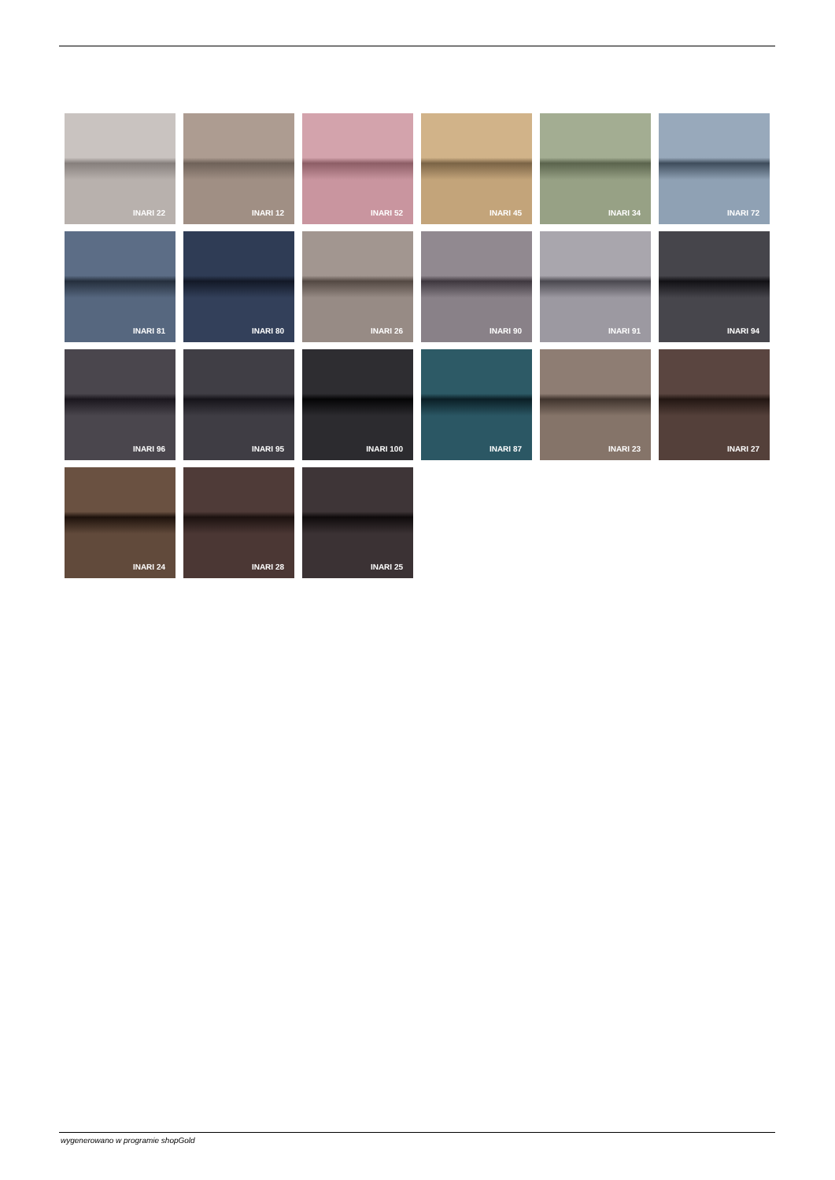INARI 22
INARI 12
INARI 52
INARI 45
INARI 34
INARI 72
INARI 81
INARI 80
INARI 26
INARI 90
INARI 91
INARI 94
INARI 96
INARI 95
INARI 100
INARI 87
INARI 23
INARI 27
INARI 24
INARI 28
INARI 25
wygenerowano w programie shopGold